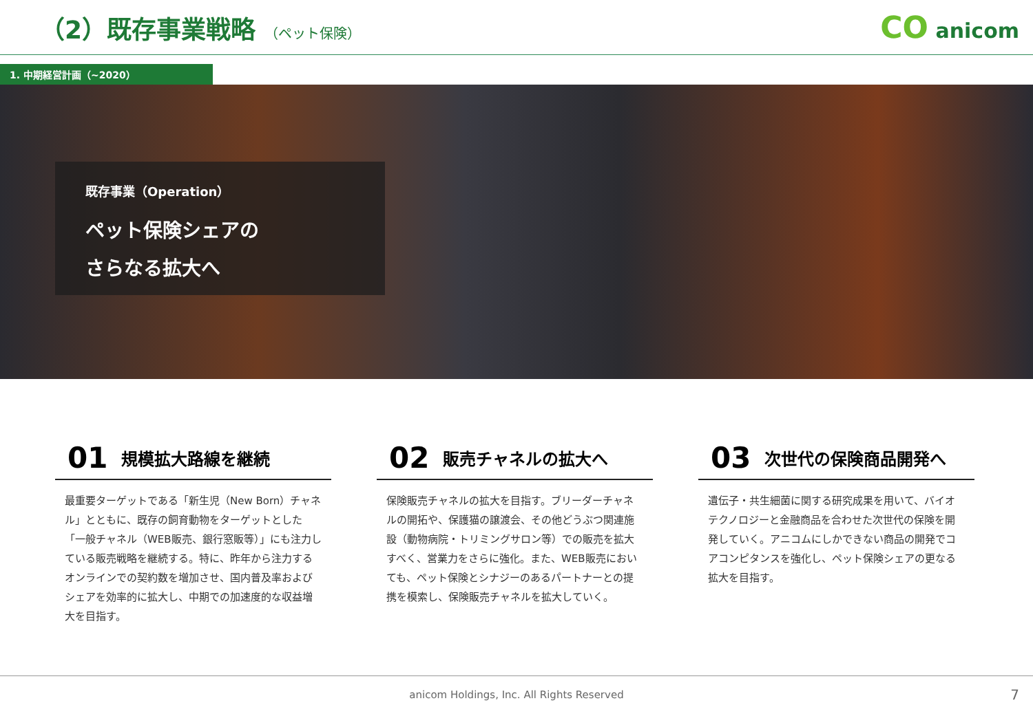（2）既存事業戦略 （ペット保険）
CO anicom
1. 中期経営計画（~2020）
既存事業（Operation）
ペット保険シェアの
さらなる拡大へ
01 規模拡大路線を継続
最重要ターゲットである「新生児（New Born）チャネル」とともに、既存の飼育動物をターゲットとした「一般チャネル（WEB販売、銀行窓販等）」にも注力している販売戦略を継続する。特に、昨年から注力するオンラインでの契約数を増加させ、国内普及率およびシェアを効率的に拡大し、中期での加速度的な収益増大を目指す。
02 販売チャネルの拡大へ
保険販売チャネルの拡大を目指す。ブリーダーチャネルの開拓や、保護猫の譲渡会、その他どうぶつ関連施設（動物病院・トリミングサロン等）での販売を拡大すべく、営業力をさらに強化。また、WEB販売においても、ペット保険とシナジーのあるパートナーとの提携を模索し、保険販売チャネルを拡大していく。
03 次世代の保険商品開発へ
遺伝子・共生細菌に関する研究成果を用いて、バイオテクノロジーと金融商品を合わせた次世代の保険を開発していく。アニコムにしかできない商品の開発でコアコンピタンスを強化し、ペット保険シェアの更なる拡大を目指す。
anicom Holdings, Inc. All Rights Reserved 7